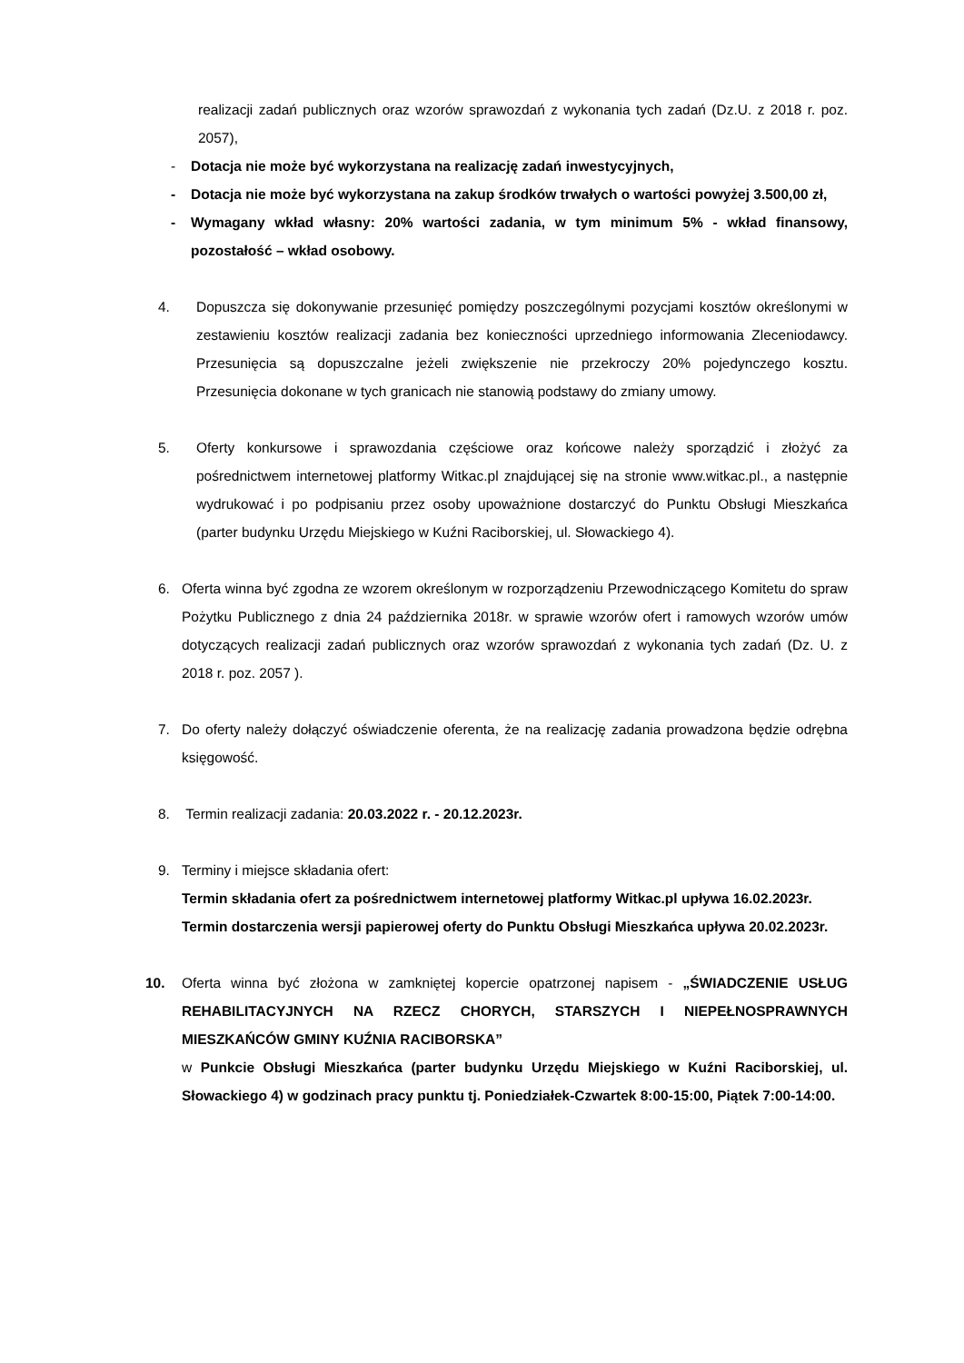realizacji zadań publicznych oraz wzorów sprawozdań z wykonania tych zadań (Dz.U. z 2018 r. poz. 2057),
- Dotacja nie może być wykorzystana na realizację zadań inwestycyjnych,
- Dotacja nie może być wykorzystana na zakup środków trwałych o wartości powyżej 3.500,00 zł,
- Wymagany wkład własny: 20% wartości zadania, w tym minimum 5% - wkład finansowy, pozostałość – wkład osobowy.
4. Dopuszcza się dokonywanie przesunięć pomiędzy poszczególnymi pozycjami kosztów określonymi w zestawieniu kosztów realizacji zadania bez konieczności uprzedniego informowania Zleceniodawcy. Przesunięcia są dopuszczalne jeżeli zwiększenie nie przekroczy 20% pojedynczego kosztu. Przesunięcia dokonane w tych granicach nie stanowią podstawy do zmiany umowy.
5. Oferty konkursowe i sprawozdania częściowe oraz końcowe należy sporządzić i złożyć za pośrednictwem internetowej platformy Witkac.pl znajdującej się na stronie www.witkac.pl., a następnie wydrukować i po podpisaniu przez osoby upoważnione dostarczyć do Punktu Obsługi Mieszkańca (parter budynku Urzędu Miejskiego w Kuźni Raciborskiej, ul. Słowackiego 4).
6. Oferta winna być zgodna ze wzorem określonym w rozporządzeniu Przewodniczącego Komitetu do spraw Pożytku Publicznego z dnia 24 października 2018r. w sprawie wzorów ofert i ramowych wzorów umów dotyczących realizacji zadań publicznych oraz wzorów sprawozdań z wykonania tych zadań (Dz. U. z 2018 r. poz. 2057 ).
7. Do oferty należy dołączyć oświadczenie oferenta, że na realizację zadania prowadzona będzie odrębna księgowość.
8. Termin realizacji zadania: 20.03.2022 r. - 20.12.2023r.
9. Terminy i miejsce składania ofert:
Termin składania ofert za pośrednictwem internetowej platformy Witkac.pl upływa 16.02.2023r.
Termin dostarczenia wersji papierowej oferty do Punktu Obsługi Mieszkańca upływa 20.02.2023r.
10. Oferta winna być złożona w zamkniętej kopercie opatrzonej napisem - „ŚWIADCZENIE USŁUG REHABILITACYJNYCH NA RZECZ CHORYCH, STARSZYCH I NIEPEŁNOSPRAWNYCH MIESZKAŃCÓW GMINY KUŹNIA RACIBORSKA”
w Punkcie Obsługi Mieszkańca (parter budynku Urzędu Miejskiego w Kuźni Raciborskiej, ul. Słowackiego 4) w godzinach pracy punktu tj. Poniedziałek-Czwartek 8:00-15:00, Piątek 7:00-14:00.